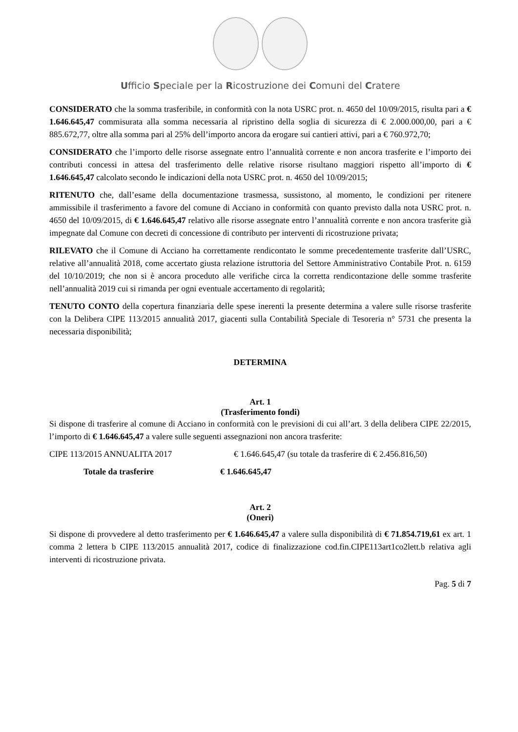Ufficio Speciale per la Ricostruzione dei Comuni del Cratere
CONSIDERATO che la somma trasferibile, in conformità con la nota USRC prot. n. 4650 del 10/09/2015, risulta pari a € 1.646.645,47 commisurata alla somma necessaria al ripristino della soglia di sicurezza di € 2.000.000,00, pari a € 885.672,77, oltre alla somma pari al 25% dell’importo ancora da erogare sui cantieri attivi, pari a € 760.972,70;
CONSIDERATO che l’importo delle risorse assegnate entro l’annualità corrente e non ancora trasferite e l’importo dei contributi concessi in attesa del trasferimento delle relative risorse risultano maggiori rispetto all’importo di € 1.646.645,47 calcolato secondo le indicazioni della nota USRC prot. n. 4650 del 10/09/2015;
RITENUTO che, dall’esame della documentazione trasmessa, sussistono, al momento, le condizioni per ritenere ammissibile il trasferimento a favore del comune di Acciano in conformità con quanto previsto dalla nota USRC prot. n. 4650 del 10/09/2015, di € 1.646.645,47 relativo alle risorse assegnate entro l’annualità corrente e non ancora trasferite già impegnate dal Comune con decreti di concessione di contributo per interventi di ricostruzione privata;
RILEVATO che il Comune di Acciano ha correttamente rendicontato le somme precedentemente trasferite dall’USRC, relative all’annualità 2018, come accertato giusta relazione istruttoria del Settore Amministrativo Contabile Prot. n. 6159 del 10/10/2019; che non si è ancora proceduto alle verifiche circa la corretta rendicontazione delle somme trasferite nell’annualità 2019 cui si rimanda per ogni eventuale accertamento di regolarità;
TENUTO CONTO della copertura finanziaria delle spese inerenti la presente determina a valere sulle risorse trasferite con la Delibera CIPE 113/2015 annualità 2017, giacenti sulla Contabilità Speciale di Tesoreria n° 5731 che presenta la necessaria disponibilità;
DETERMINA
Art. 1
(Trasferimento fondi)
Si dispone di trasferire al comune di Acciano in conformità con le previsioni di cui all’art. 3 della delibera CIPE 22/2015, l’importo di € 1.646.645,47 a valere sulle seguenti assegnazioni non ancora trasferite:
CIPE 113/2015 ANNUALITA 2017 € 1.646.645,47 (su totale da trasferire di € 2.456.816,50)
Totale da trasferire € 1.646.645,47
Art. 2
(Oneri)
Si dispone di provvedere al detto trasferimento per € 1.646.645,47 a valere sulla disponibilità di € 71.854.719,61 ex art. 1 comma 2 lettera b CIPE 113/2015 annualità 2017, codice di finalizzazione cod.fin.CIPE113art1co2lett.b relativa agli interventi di ricostruzione privata.
Pag. 5 di 7